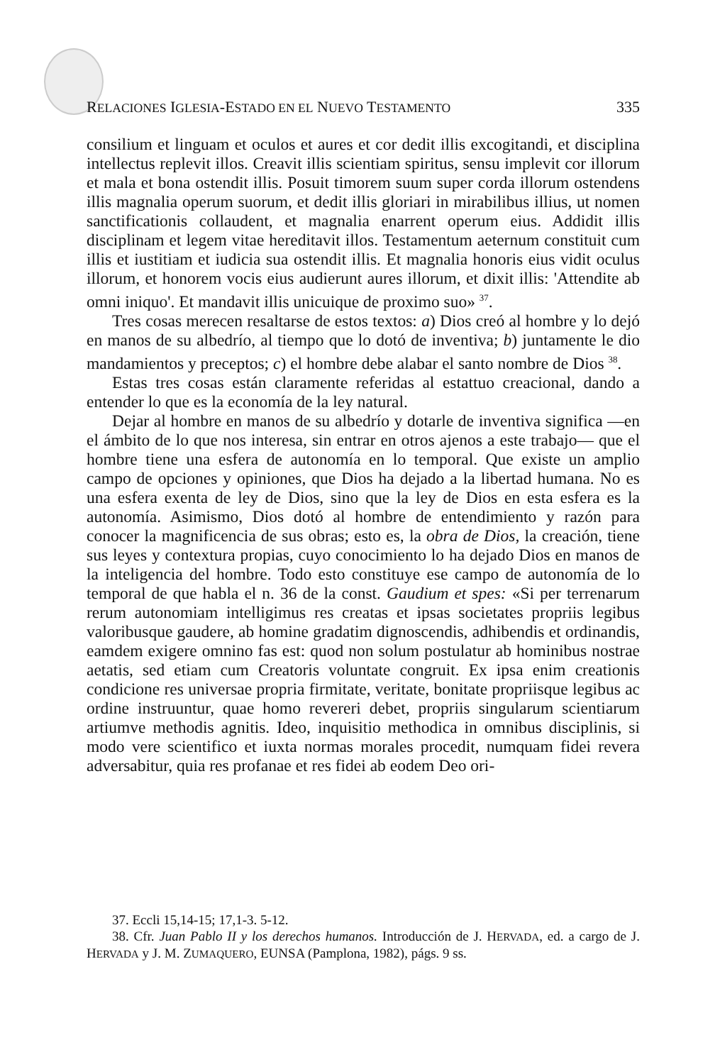RELACIONES IGLESIA-ESTADO EN EL NUEVO TESTAMENTO 335
consilium et linguam et oculos et aures et cor dedit illis excogitandi, et disciplina intellectus replevit illos. Creavit illis scientiam spiritus, sensu implevit cor illorum et mala et bona ostendit illis. Posuit timorem suum super corda illorum ostendens illis magnalia operum suorum, et dedit illis gloriari in mirabilibus illius, ut nomen sanctificationis collaudent, et magnalia enarrent operum eius. Addidit illis disciplinam et legem vitae hereditavit illos. Testamentum aeternum constituit cum illis et iustitiam et iudicia sua ostendit illis. Et magnalia honoris eius vidit oculus illorum, et honorem vocis eius audierunt aures illorum, et dixit illis: 'Attendite ab omni iniquo'. Et mandavit illis unicuique de proximo suo» <sup>37</sup>.
Tres cosas merecen resaltarse de estos textos: a) Dios creó al hombre y lo dejó en manos de su albedrío, al tiempo que lo dotó de inventiva; b) juntamente le dio mandamientos y preceptos; c) el hombre debe alabar el santo nombre de Dios <sup>38</sup>.
Estas tres cosas están claramente referidas al estattuo creacional, dando a entender lo que es la economía de la ley natural.
Dejar al hombre en manos de su albedrío y dotarle de inventiva significa —en el ámbito de lo que nos interesa, sin entrar en otros ajenos a este trabajo— que el hombre tiene una esfera de autonomía en lo temporal. Que existe un amplio campo de opciones y opiniones, que Dios ha dejado a la libertad humana. No es una esfera exenta de ley de Dios, sino que la ley de Dios en esta esfera es la autonomía. Asimismo, Dios dotó al hombre de entendimiento y razón para conocer la magnificencia de sus obras; esto es, la obra de Dios, la creación, tiene sus leyes y contextura propias, cuyo conocimiento lo ha dejado Dios en manos de la inteligencia del hombre. Todo esto constituye ese campo de autonomía de lo temporal de que habla el n. 36 de la const. Gaudium et spes: «Si per terrenarum rerum autonomiam intelligimus res creatas et ipsas societates propriis legibus valoribusque gaudere, ab homine gradatim dignoscendis, adhibendis et ordinandis, eamdem exigere omnino fas est: quod non solum postulatur ab hominibus nostrae aetatis, sed etiam cum Creatoris voluntate congruit. Ex ipsa enim creationis condicione res universae propria firmitate, veritate, bonitate propriisque legibus ac ordine instruuntur, quae homo revereri debet, propriis singularum scientiarum artiumve methodis agnitis. Ideo, inquisitio methodica in omnibus disciplinis, si modo vere scientifico et iuxta normas morales procedit, numquam fidei revera adversabitur, quia res profanae et res fidei ab eodem Deo ori-
37. Eccli 15,14-15; 17,1-3. 5-12.
38. Cfr. Juan Pablo II y los derechos humanos. Introducción de J. HERVADA, ed. a cargo de J. HERVADA y J. M. ZUMAQUERO, EUNSA (Pamplona, 1982), págs. 9 ss.